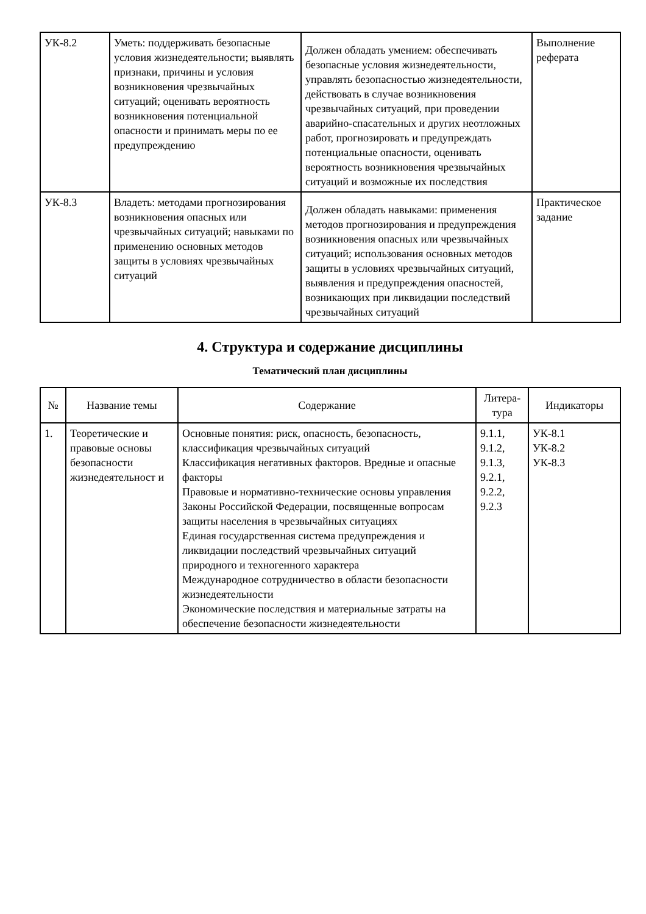| УК-8.2 | Уметь: поддерживать безопасные условия жизнедеятельности; выявлять признаки, причины и условия возникновения чрезвычайных ситуаций; оценивать вероятность возникновения потенциальной опасности и принимать меры по ее предупреждению | Должен обладать умением: обеспечивать безопасные условия жизнедеятельности, управлять безопасностью жизнедеятельности, действовать в случае возникновения чрезвычайных ситуаций, при проведении аварийно-спасательных и других неотложных работ, прогнозировать и предупреждать потенциальные опасности, оценивать вероятность возникновения чрезвычайных ситуаций и возможные их последствия | Выполнение реферата |
| УК-8.3 | Владеть: методами прогнозирования возникновения опасных или чрезвычайных ситуаций; навыками по применению основных методов защиты в условиях чрезвычайных ситуаций | Должен обладать навыками: применения методов прогнозирования и предупреждения возникновения опасных или чрезвычайных ситуаций; использования основных методов защиты в условиях чрезвычайных ситуаций, выявления и предупреждения опасностей, возникающих при ликвидации последствий чрезвычайных ситуаций | Практическое задание |
4. Структура и содержание дисциплины
Тематический план дисциплины
| № | Название темы | Содержание | Литера- тура | Индикаторы |
| --- | --- | --- | --- | --- |
| 1. | Теоретические и правовые основы безопасности жизнедеятельност и | Основные понятия: риск, опасность, безопасность, классификация чрезвычайных ситуаций Классификация негативных факторов. Вредные и опасные факторы Правовые и нормативно-технические основы управления Законы Российской Федерации, посвященные вопросам защиты населения в чрезвычайных ситуациях Единая государственная система предупреждения и ликвидации последствий чрезвычайных ситуаций природного и техногенного характера Международное сотрудничество в области безопасности жизнедеятельности Экономические последствия и материальные затраты на обеспечение безопасности жизнедеятельности | 9.1.1, 9.1.2, 9.1.3, 9.2.1, 9.2.2, 9.2.3 | УК-8.1 УК-8.2 УК-8.3 |